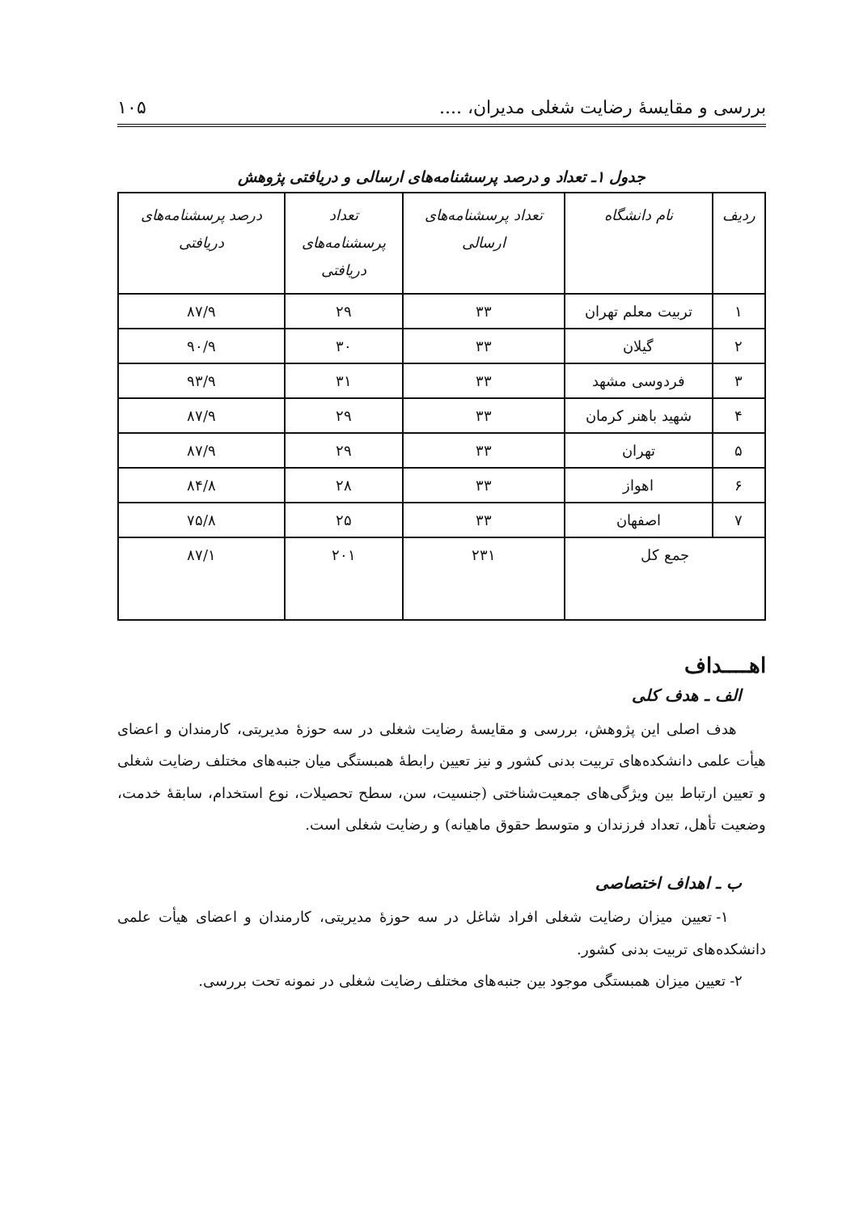بررسی و مقایسهٔ رضایت شغلی مدیران، .... ۱۰۵
جدول ۱ـ تعداد و درصد پرسشنامه‌های ارسالی و دریافتی پژوهش
| ردیف | نام دانشگاه | تعداد پرسشنامه‌های ارسالی | تعداد پرسشنامه‌های دریافتی | درصد پرسشنامه‌های دریافتی |
| --- | --- | --- | --- | --- |
| ۱ | تربیت معلم تهران | ۳۳ | ۲۹ | ۸۷/۹ |
| ۲ | گیلان | ۳۳ | ۳۰ | ۹۰/۹ |
| ۳ | فردوسی مشهد | ۳۳ | ۳۱ | ۹۳/۹ |
| ۴ | شهید باهنر کرمان | ۳۳ | ۲۹ | ۸۷/۹ |
| ۵ | تهران | ۳۳ | ۲۹ | ۸۷/۹ |
| ۶ | اهواز | ۳۳ | ۲۸ | ۸۴/۸ |
| ۷ | اصفهان | ۳۳ | ۲۵ | ۷۵/۸ |
| جمع کل | | ۲۳۱ | ۲۰۱ | ۸۷/۱ |
اهــــداف
الف ـ هدف کلی
هدف اصلی این پژوهش، بررسی و مقایسهٔ رضایت شغلی در سه حوزهٔ مدیریتی، کارمندان و اعضای هیأت علمی دانشکده‌های تربیت بدنی کشور و نیز تعیین رابطهٔ همبستگی میان جنبه‌های مختلف رضایت شغلی و تعیین ارتباط بین ویژگی‌های جمعیت‌شناختی (جنسیت، سن، سطح تحصیلات، نوع استخدام، سابقهٔ خدمت، وضعیت تأهل، تعداد فرزندان و متوسط حقوق ماهیانه) و رضایت شغلی است.
ب ـ اهداف اختصاصی
۱- تعیین میزان رضایت شغلی افراد شاغل در سه حوزهٔ مدیریتی، کارمندان و اعضای هیأت علمی دانشکده‌های تربیت بدنی کشور.
۲- تعیین میزان همبستگی موجود بین جنبه‌های مختلف رضایت شغلی در نمونه تحت بررسی.